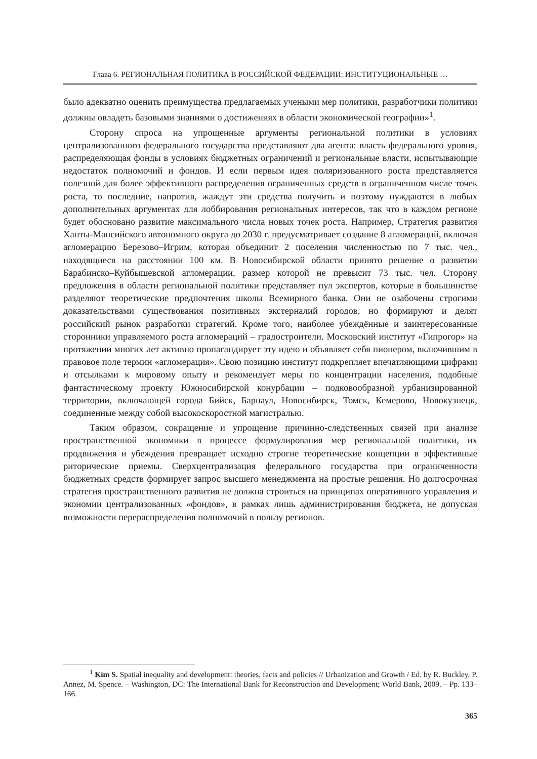Глава 6. РЕГИОНАЛЬНАЯ ПОЛИТИКА В РОССИЙСКОЙ ФЕДЕРАЦИИ: ИНСТИТУЦИОНАЛЬНЫЕ …
было адекватно оценить преимущества предлагаемых учеными мер политики, разработчики политики должны овладеть базовыми знаниями о достижениях в области экономической географии»<sup>1</sup>.
Сторону спроса на упрощенные аргументы региональной политики в условиях централизованного федерального государства представляют два агента: власть федерального уровня, распределяющая фонды в условиях бюджетных ограничений и региональные власти, испытывающие недостаток полномочий и фондов. И если первым идея поляризованного роста представляется полезной для более эффективного распределения ограниченных средств в ограниченном числе точек роста, то последние, напротив, жаждут эти средства получить и поэтому нуждаются в любых дополнительных аргументах для лоббирования региональных интересов, так что в каждом регионе будет обосновано развитие максимального числа новых точек роста. Например, Стратегия развития Ханты-Мансийского автономного округа до 2030 г. предусматривает создание 8 агломераций, включая агломерацию Березово–Игрим, которая объединит 2 поселения численностью по 7 тыс. чел., находящиеся на расстоянии 100 км. В Новосибирской области принято решение о развитии Барабинско–Куйбышевской агломерации, размер которой не превысит 73 тыс. чел. Сторону предложения в области региональной политики представляет пул экспертов, которые в большинстве разделяют теоретические предпочтения школы Всемирного банка. Они не озабочены строгими доказательствами существования позитивных экстерналий городов, но формируют и делят российский рынок разработки стратегий. Кроме того, наиболее убеждённые и заинтересованные сторонники управляемого роста агломераций – градостроители. Московский институт «Гипрогор» на протяжении многих лет активно пропагандирует эту идею и объявляет себя пионером, включившим в правовое поле термин «агломерация». Свою позицию институт подкрепляет впечатляющими цифрами и отсылками к мировому опыту и рекомендует меры по концентрации населения, подобные фантастическому проекту Южносибирской конурбации – подковообразной урбанизированной территории, включающей города Бийск, Барнаул, Новосибирск, Томск, Кемерово, Новокузнецк, соединенные между собой высокоскоростной магистралью.
Таким образом, сокращение и упрощение причинно-следственных связей при анализе пространственной экономики в процессе формулирования мер региональной политики, их продвижения и убеждения превращает исходно строгие теоретические концепции в эффективные риторические приемы. Сверхцентрализация федерального государства при ограниченности бюджетных средств формирует запрос высшего менеджмента на простые решения. Но долгосрочная стратегия пространственного развития не должна строиться на принципах оперативного управления и экономии централизованных «фондов», в рамках лишь администрирования бюджета, не допуская возможности перераспределения полномочий в пользу регионов.
<sup>1</sup> Kim S. Spatial inequality and development: theories, facts and policies // Urbanization and Growth / Ed. by R. Buckley, P. Annez, M. Spence. – Washington, DC: The International Bank for Reconstruction and Development; World Bank, 2009. – Pp. 133–166.
365